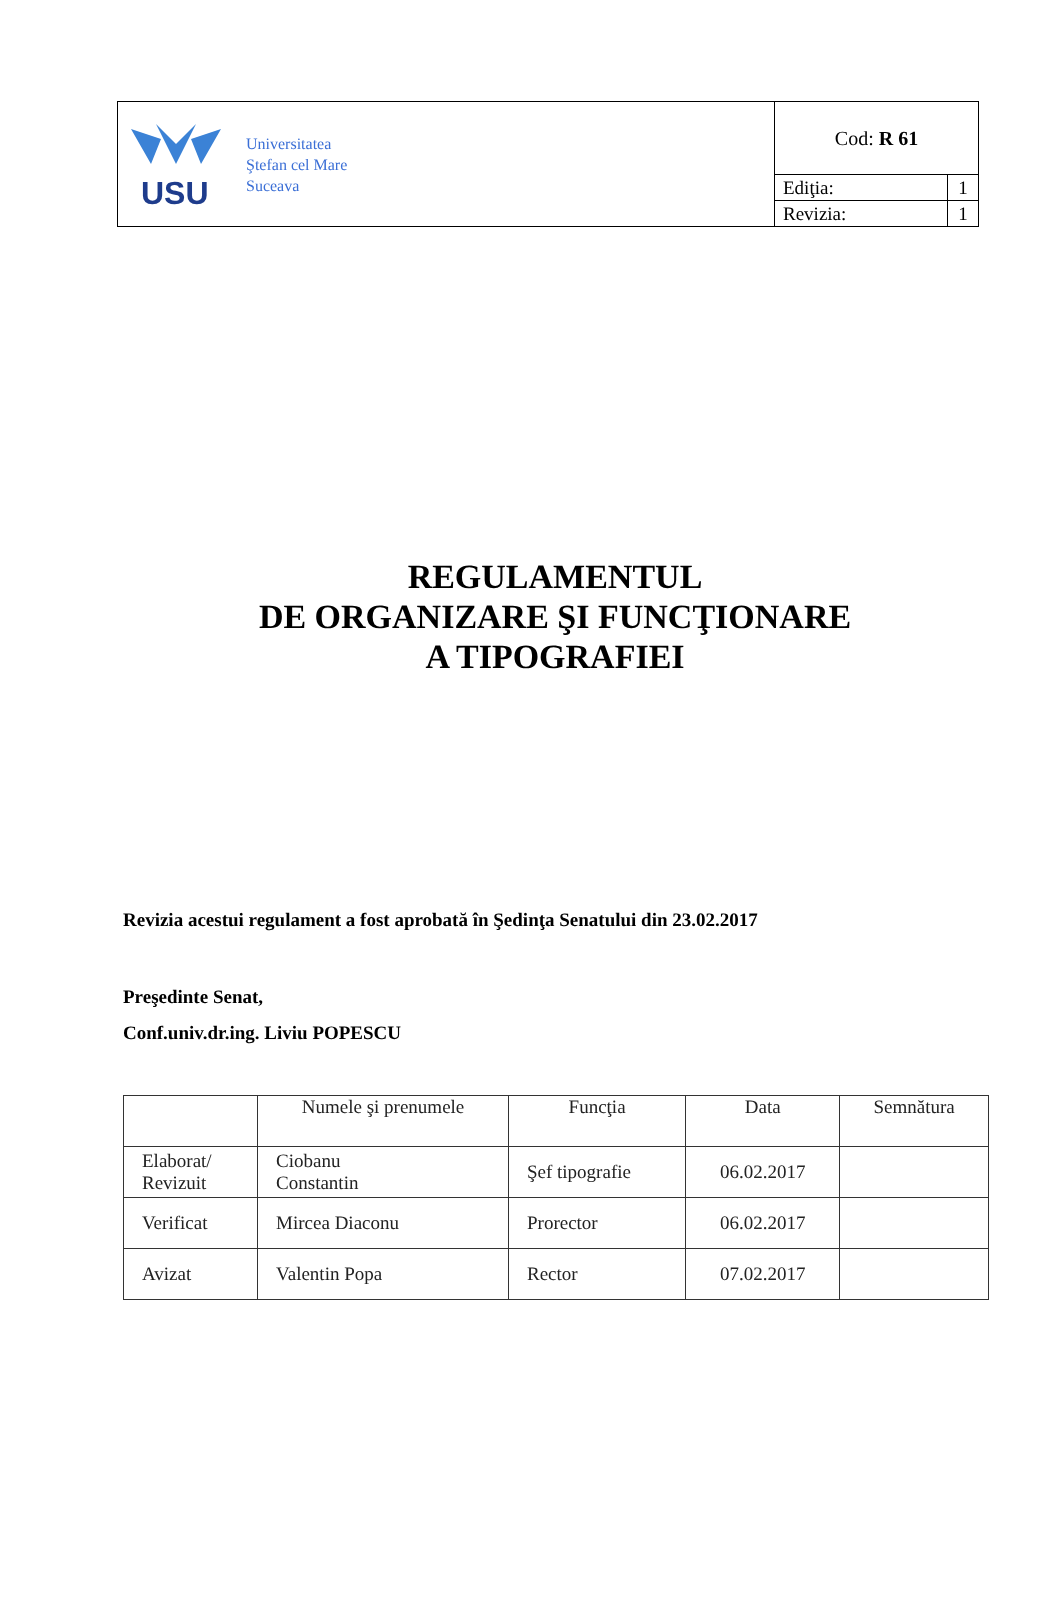| USU Universitatea Ştefan cel Mare Suceava | Cod: R 61 | |
| | Ediţia: | 1 |
| | Revizia: | 1 |
REGULAMENTUL
DE ORGANIZARE ŞI FUNCŢIONARE
A TIPOGRAFIEI
Revizia acestui regulament a fost aprobată în Şedinţa Senatului din 23.02.2017
Preşedinte Senat,
Conf.univ.dr.ing. Liviu POPESCU
| | Numele şi prenumele | Funcţia | Data | Semnătura |
| --- | --- | --- | --- | --- |
| Elaborat/ Revizuit | Ciobanu Constantin | Şef tipografie | 06.02.2017 | |
| Verificat | Mircea Diaconu | Prorector | 06.02.2017 | |
| Avizat | Valentin Popa | Rector | 07.02.2017 | |